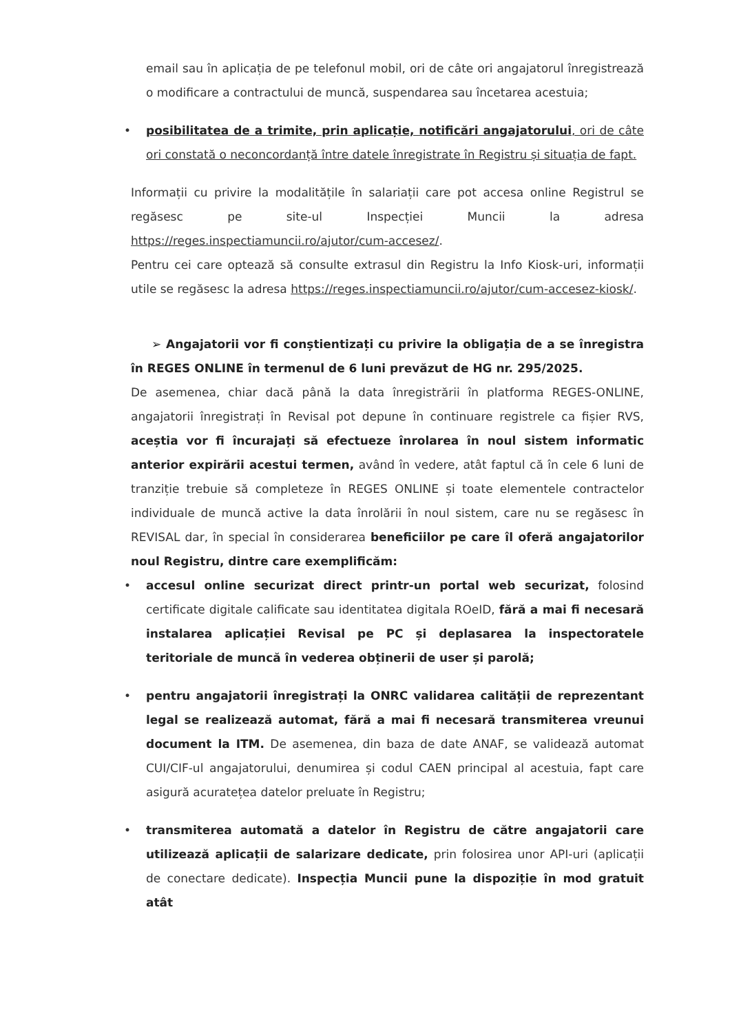email sau în aplicația de pe telefonul mobil, ori de câte ori angajatorul înregistrează o modificare a contractului de muncă, suspendarea sau încetarea acestuia;
• posibilitatea de a trimite, prin aplicație, notificări angajatorului, ori de câte ori constată o neconcordanță între datele înregistrate în Registru și situația de fapt.
Informații cu privire la modalitățile în salariații care pot accesa online Registrul se regăsesc pe site-ul Inspecției Muncii la adresa https://reges.inspectiamuncii.ro/ajutor/cum-accesez/.
Pentru cei care optează să consulte extrasul din Registru la Info Kiosk-uri, informații utile se regăsesc la adresa https://reges.inspectiamuncii.ro/ajutor/cum-accesez-kiosk/.
➢ Angajatorii vor fi conștientizați cu privire la obligația de a se înregistra în REGES ONLINE în termenul de 6 luni prevăzut de HG nr. 295/2025.
De asemenea, chiar dacă până la data înregistrării în platforma REGES-ONLINE, angajatorii înregistrați în Revisal pot depune în continuare registrele ca fișier RVS, aceștia vor fi încurajați să efectueze înrolarea în noul sistem informatic anterior expirării acestui termen, având în vedere, atât faptul că în cele 6 luni de tranziție trebuie să completeze în REGES ONLINE și toate elementele contractelor individuale de muncă active la data înrolării în noul sistem, care nu se regăsesc în REVISAL dar, în special în considerarea beneficiilor pe care îl oferă angajatorilor noul Registru, dintre care exemplificăm:
• accesul online securizat direct printr-un portal web securizat, folosind certificate digitale calificate sau identitatea digitala ROeID, fără a mai fi necesară instalarea aplicației Revisal pe PC și deplasarea la inspectoratele teritoriale de muncă în vederea obținerii de user și parolă;
• pentru angajatorii înregistrați la ONRC validarea calității de reprezentant legal se realizează automat, fără a mai fi necesară transmiterea vreunui document la ITM. De asemenea, din baza de date ANAF, se validează automat CUI/CIF-ul angajatorului, denumirea și codul CAEN principal al acestuia, fapt care asigură acuratețea datelor preluate în Registru;
• transmiterea automată a datelor în Registru de către angajatorii care utilizează aplicații de salarizare dedicate, prin folosirea unor API-uri (aplicații de conectare dedicate). Inspecția Muncii pune la dispoziție în mod gratuit atât